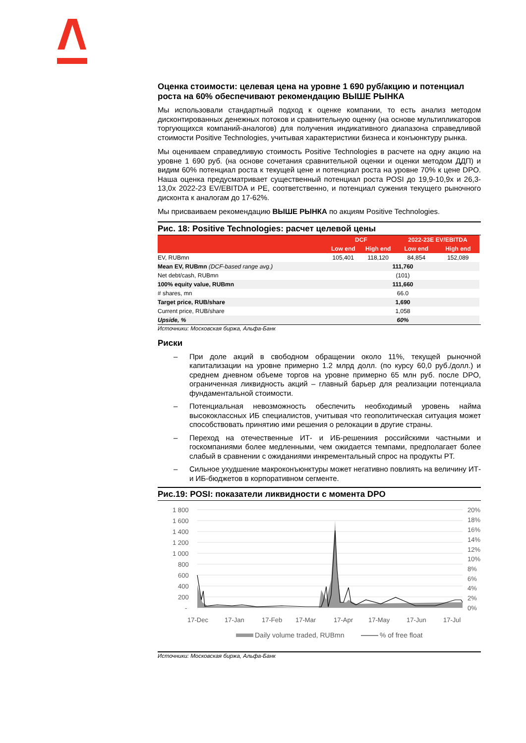Оценка стоимости: целевая цена на уровне 1 690 руб/акцию и потенциал роста на 60% обеспечивают рекомендацию ВЫШЕ РЫНКА
Мы использовали стандартный подход к оценке компании, то есть анализ методом дисконтированных денежных потоков и сравнительную оценку (на основе мультипликаторов торгующихся компаний-аналогов) для получения индикативного диапазона справедливой стоимости Positive Technologies, учитывая характеристики бизнеса и конъюнктуру рынка.
Мы оцениваем справедливую стоимость Positive Technologies в расчете на одну акцию на уровне 1 690 руб. (на основе сочетания сравнительной оценки и оценки методом ДДП) и видим 60% потенциал роста к текущей цене и потенциал роста на уровне 70% к цене DPO. Наша оценка предусматривает существенный потенциал роста POSI до 19,9-10,9x и 26,3-13,0x 2022-23 EV/EBITDA и PE, соответственно, и потенциал сужения текущего рыночного дисконта к аналогам до 17-62%.
Мы присваиваем рекомендацию ВЫШЕ РЫНКА по акциям Positive Technologies.
Рис. 18: Positive Technologies: расчет целевой цены
| | DCF | | 2022-23E EV/EBITDA | |
| --- | --- | --- | --- | --- |
| | Low end | High end | Low end | High end |
| EV, RUBmn | 105,401 | 118,120 | 84,854 | 152,089 |
| Mean EV, RUBmn (DCF-based range avg.) | 111,760 | | | |
| Net debt/cash, RUBmn | (101) | | | |
| 100% equity value, RUBmn | 111,660 | | | |
| # shares, mn | 66.0 | | | |
| Target price, RUB/share | 1,690 | | | |
| Current price, RUB/share | 1,058 | | | |
| Upside, % | 60% | | | |
Источники: Московская биржа, Альфа-Банк
Риски
– При доле акций в свободном обращении около 11%, текущей рыночной капитализации на уровне примерно 1.2 млрд долл. (по курсу 60,0 руб./долл.) и среднем дневном объеме торгов на уровне примерно 65 млн руб. после DPO, ограниченная ликвидность акций – главный барьер для реализации потенциала фундаментальной стоимости.
– Потенциальная невозможность обеспечить необходимый уровень найма высококлассных ИБ специалистов, учитывая что геополитическая ситуация может способствовать принятию ими решения о релокации в другие страны.
– Переход на отечественные ИТ- и ИБ-решениия российскими частными и госкомпаниями более медленными, чем ожидается темпами, предполагает более слабый в сравнении с ожиданиями инкрементальный спрос на продукты PT.
– Сильное ухудшение макроконъюнктуры может негативно повлиять на величину ИТ- и ИБ-бюджетов в корпоративном сегменте.
Рис.19: POSI: показатели ликвидности с момента DPO
1 800
1 600
1 400
1 200
1 000
800
600
400
200
-
20%
18%
16%
14%
12%
10%
8%
6%
4%
2%
0%
17-Dec
17-Jan
17-Feb
17-Mar
17-Apr
17-May
17-Jun
17-Jul
Daily volume traded, RUBmn
% of free float
Источники: Московская биржа, Альфа-Банк